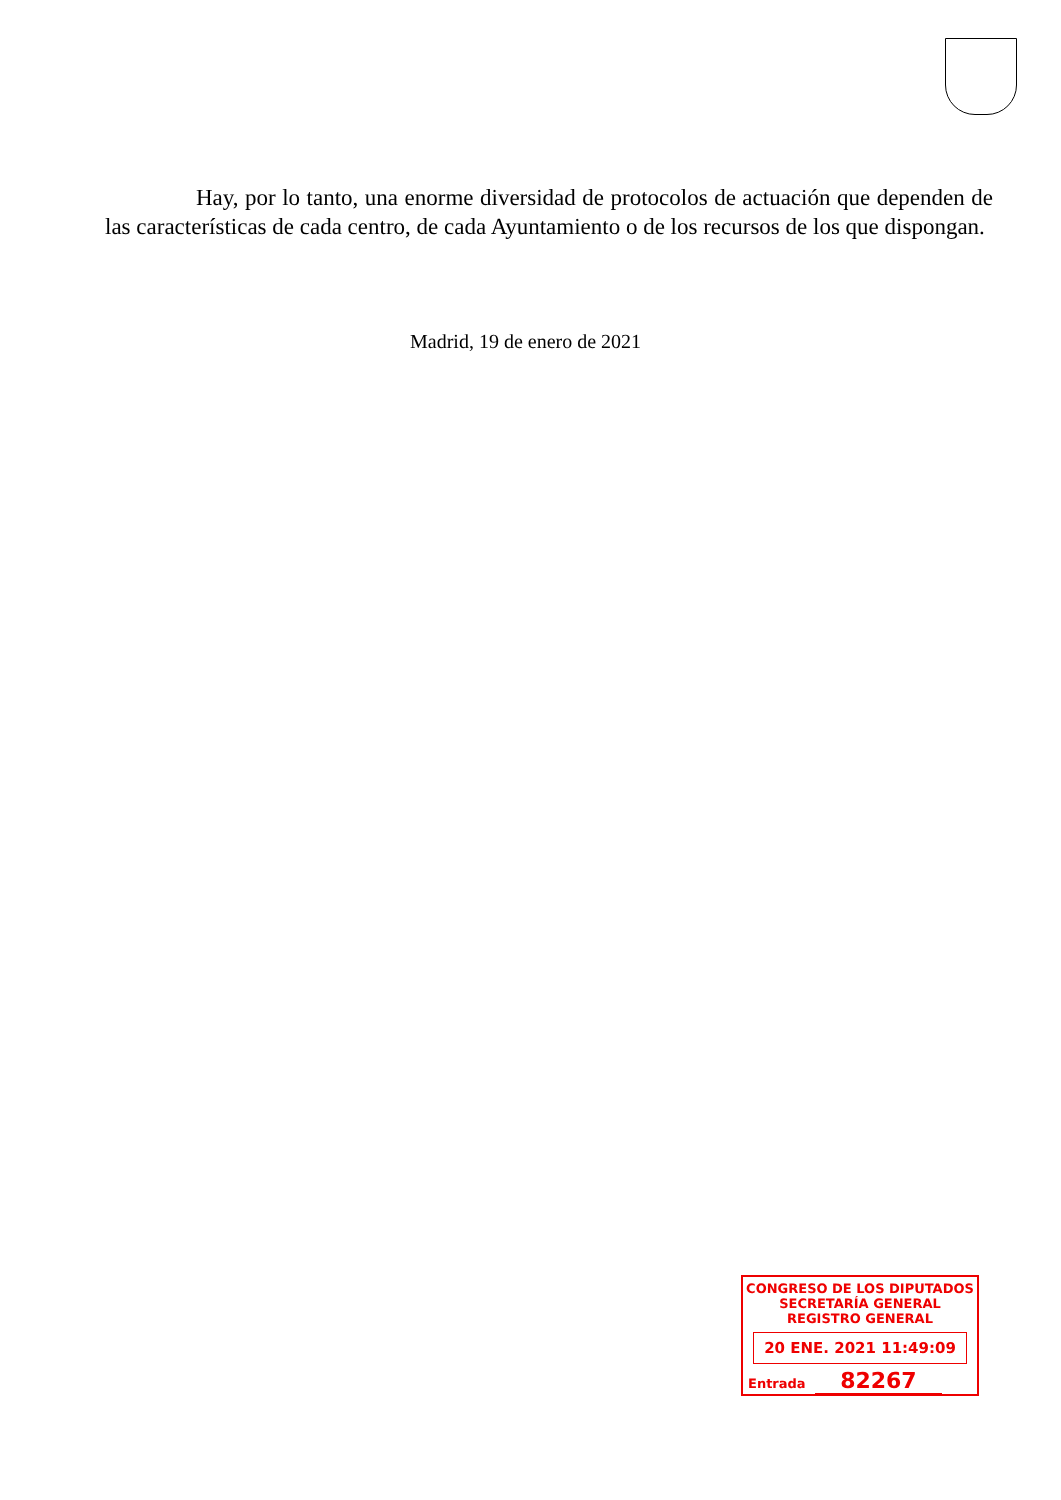Hay, por lo tanto, una enorme diversidad de protocolos de actuación que dependen de las características de cada centro, de cada Ayuntamiento o de los recursos de los que dispongan.
Madrid, 19 de enero de 2021
CONGRESO DE LOS DIPUTADOS
SECRETARÍA GENERAL
REGISTRO GENERAL
20 ENE. 2021 11:49:09
Entrada 82267